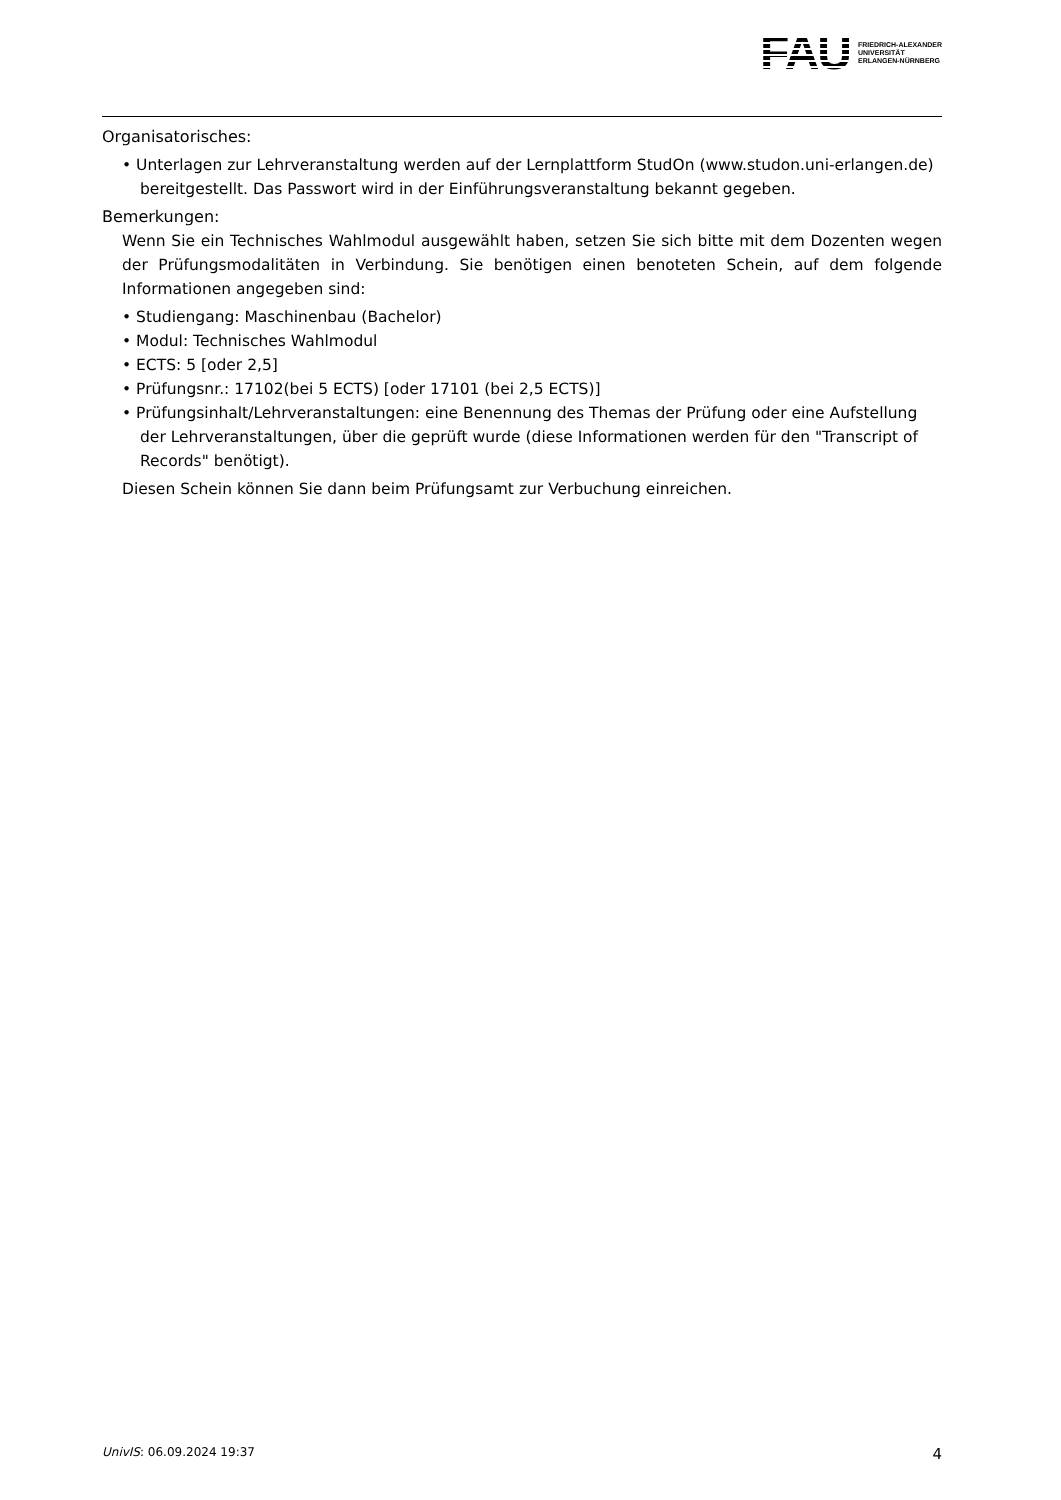FAU FRIEDRICH-ALEXANDER
UNIVERSITÄT
ERLANGEN-NÜRNBERG
Organisatorisches:
• Unterlagen zur Lehrveranstaltung werden auf der Lernplattform StudOn (www.studon.uni-erlangen.de) bereitgestellt. Das Passwort wird in der Einführungsveranstaltung bekannt gegeben.
Bemerkungen:
Wenn Sie ein Technisches Wahlmodul ausgewählt haben, setzen Sie sich bitte mit dem Dozenten wegen der Prüfungsmodalitäten in Verbindung. Sie benötigen einen benoteten Schein, auf dem folgende Informationen angegeben sind:
• Studiengang: Maschinenbau (Bachelor)
• Modul: Technisches Wahlmodul
• ECTS: 5 [oder 2,5]
• Prüfungsnr.: 17102(bei 5 ECTS) [oder 17101 (bei 2,5 ECTS)]
• Prüfungsinhalt/Lehrveranstaltungen: eine Benennung des Themas der Prüfung oder eine Aufstellung der Lehrveranstaltungen, über die geprüft wurde (diese Informationen werden für den "Transcript of Records" benötigt).
Diesen Schein können Sie dann beim Prüfungsamt zur Verbuchung einreichen.
UnivIS: 06.09.2024 19:37 4